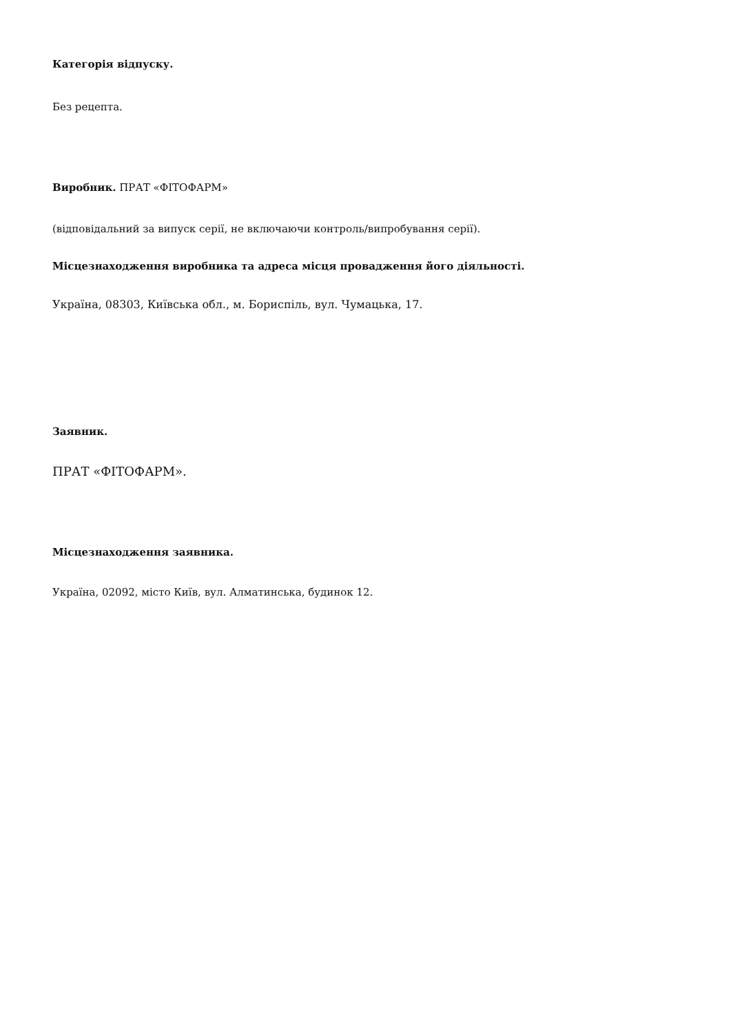Категорія відпуску.
Без рецепта.
Виробник. ПРАТ «ФІТОФАРМ»
(відповідальний за випуск серії, не включаючи контроль/випробування серії).
Місцезнаходження виробника та адреса місця провадження його діяльності.
Україна, 08303, Київська обл., м. Бориспіль, вул. Чумацька, 17.
Заявник.
ПРАТ «ФІТОФАРМ».
Місцезнаходження заявника.
Україна, 02092, місто Київ, вул. Алматинська, будинок 12.